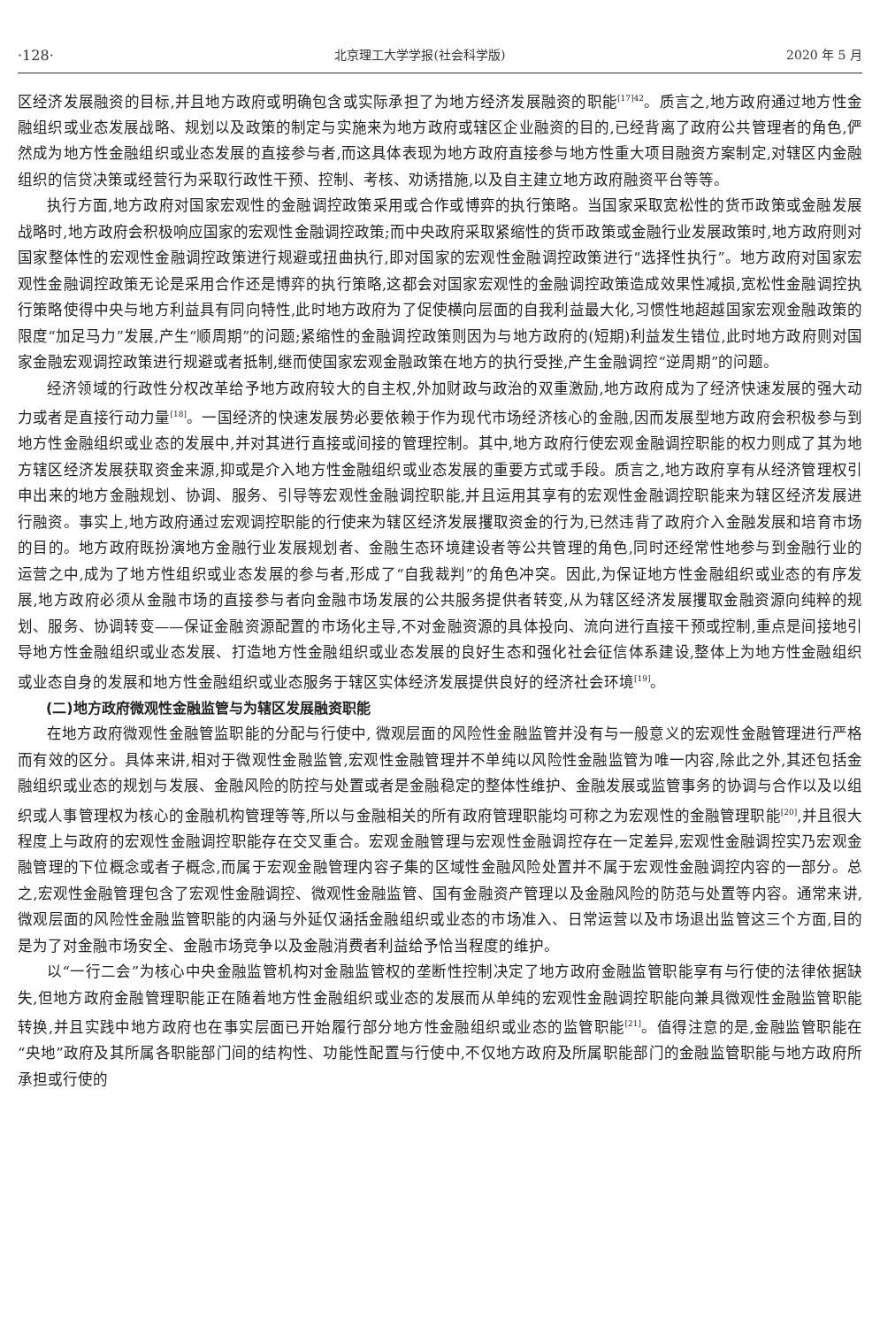·128· 北京理工大学学报(社会科学版) 2020 年 5 月
区经济发展融资的目标,并且地方政府或明确包含或实际承担了为地方经济发展融资的职能<sup>[17]42</sup>。质言之,地方政府通过地方性金融组织或业态发展战略、规划以及政策的制定与实施来为地方政府或辖区企业融资的目的,已经背离了政府公共管理者的角色,俨然成为地方性金融组织或业态发展的直接参与者,而这具体表现为地方政府直接参与地方性重大项目融资方案制定,对辖区内金融组织的信贷决策或经营行为采取行政性干预、控制、考核、劝诱措施,以及自主建立地方政府融资平台等等。
执行方面,地方政府对国家宏观性的金融调控政策采用或合作或博弈的执行策略。当国家采取宽松性的货币政策或金融发展战略时,地方政府会积极响应国家的宏观性金融调控政策;而中央政府采取紧缩性的货币政策或金融行业发展政策时,地方政府则对国家整体性的宏观性金融调控政策进行规避或扭曲执行,即对国家的宏观性金融调控政策进行“选择性执行”。地方政府对国家宏观性金融调控政策无论是采用合作还是博弈的执行策略,这都会对国家宏观性的金融调控政策造成效果性减损,宽松性金融调控执行策略使得中央与地方利益具有同向特性,此时地方政府为了促使横向层面的自我利益最大化,习惯性地超越国家宏观金融政策的限度“加足马力”发展,产生“顺周期”的问题;紧缩性的金融调控政策则因为与地方政府的(短期)利益发生错位,此时地方政府则对国家金融宏观调控政策进行规避或者抵制,继而使国家宏观金融政策在地方的执行受挫,产生金融调控“逆周期”的问题。
经济领域的行政性分权改革给予地方政府较大的自主权,外加财政与政治的双重激励,地方政府成为了经济快速发展的强大动力或者是直接行动力量<sup>[18]</sup>。一国经济的快速发展势必要依赖于作为现代市场经济核心的金融,因而发展型地方政府会积极参与到地方性金融组织或业态的发展中,并对其进行直接或间接的管理控制。其中,地方政府行使宏观金融调控职能的权力则成了其为地方辖区经济发展获取资金来源,抑或是介入地方性金融组织或业态发展的重要方式或手段。质言之,地方政府享有从经济管理权引申出来的地方金融规划、协调、服务、引导等宏观性金融调控职能,并且运用其享有的宏观性金融调控职能来为辖区经济发展进行融资。事实上,地方政府通过宏观调控职能的行使来为辖区经济发展攫取资金的行为,已然违背了政府介入金融发展和培育市场的目的。地方政府既扮演地方金融行业发展规划者、金融生态环境建设者等公共管理的角色,同时还经常性地参与到金融行业的运营之中,成为了地方性组织或业态发展的参与者,形成了“自我裁判”的角色冲突。因此,为保证地方性金融组织或业态的有序发展,地方政府必须从金融市场的直接参与者向金融市场发展的公共服务提供者转变,从为辖区经济发展攫取金融资源向纯粹的规划、服务、协调转变——保证金融资源配置的市场化主导,不对金融资源的具体投向、流向进行直接干预或控制,重点是间接地引导地方性金融组织或业态发展、打造地方性金融组织或业态发展的良好生态和强化社会征信体系建设,整体上为地方性金融组织或业态自身的发展和地方性金融组织或业态服务于辖区实体经济发展提供良好的经济社会环境<sup>[19]</sup>。
(二)地方政府微观性金融监管与为辖区发展融资职能
在地方政府微观性金融管监职能的分配与行使中, 微观层面的风险性金融监管并没有与一般意义的宏观性金融管理进行严格而有效的区分。具体来讲,相对于微观性金融监管,宏观性金融管理并不单纯以风险性金融监管为唯一内容,除此之外,其还包括金融组织或业态的规划与发展、金融风险的防控与处置或者是金融稳定的整体性维护、金融发展或监管事务的协调与合作以及以组织或人事管理权为核心的金融机构管理等等,所以与金融相关的所有政府管理职能均可称之为宏观性的金融管理职能<sup>[20]</sup>,并且很大程度上与政府的宏观性金融调控职能存在交叉重合。宏观金融管理与宏观性金融调控存在一定差异,宏观性金融调控实乃宏观金融管理的下位概念或者子概念,而属于宏观金融管理内容子集的区域性金融风险处置并不属于宏观性金融调控内容的一部分。总之,宏观性金融管理包含了宏观性金融调控、微观性金融监管、国有金融资产管理以及金融风险的防范与处置等内容。通常来讲,微观层面的风险性金融监管职能的内涵与外延仅涵括金融组织或业态的市场准入、日常运营以及市场退出监管这三个方面,目的是为了对金融市场安全、金融市场竞争以及金融消费者利益给予恰当程度的维护。
以“一行二会”为核心中央金融监管机构对金融监管权的垄断性控制决定了地方政府金融监管职能享有与行使的法律依据缺失,但地方政府金融管理职能正在随着地方性金融组织或业态的发展而从单纯的宏观性金融调控职能向兼具微观性金融监管职能转换,并且实践中地方政府也在事实层面已开始履行部分地方性金融组织或业态的监管职能<sup>[21]</sup>。值得注意的是,金融监管职能在“央地”政府及其所属各职能部门间的结构性、功能性配置与行使中,不仅地方政府及所属职能部门的金融监管职能与地方政府所承担或行使的